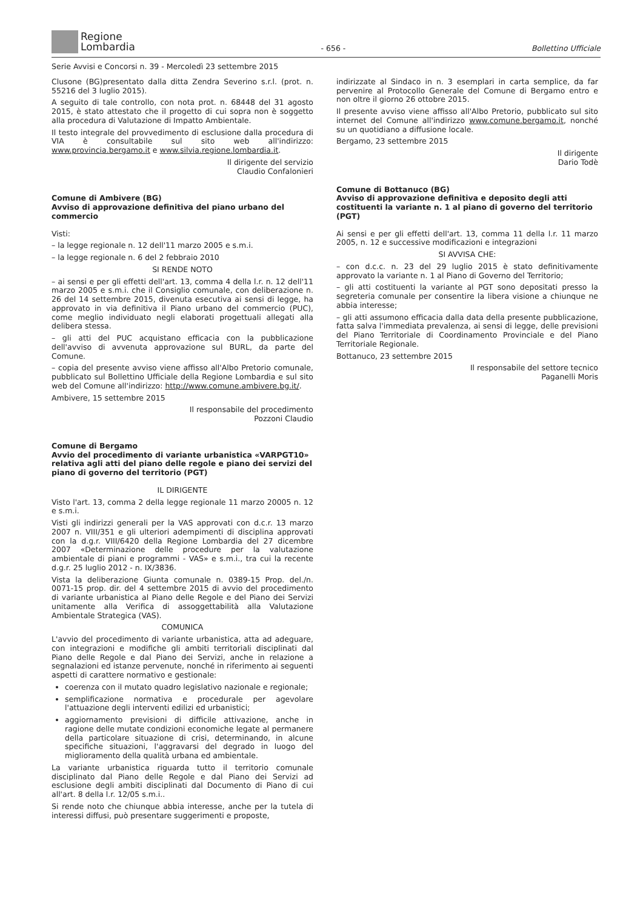Regione
Lombardia
- 656 -
Bollettino Ufficiale
Serie Avvisi e Concorsi n. 39 - Mercoledì 23 settembre 2015
Clusone (BG)presentato dalla ditta Zendra Severino s.r.l. (prot. n. 55216 del 3 luglio 2015).
A seguito di tale controllo, con nota prot. n. 68448 del 31 agosto 2015, è stato attestato che il progetto di cui sopra non è soggetto alla procedura di Valutazione di Impatto Ambientale.
Il testo integrale del provvedimento di esclusione dalla procedura di VIA è consultabile sul sito web all'indirizzo: www.provincia.bergamo.it e www.silvia.regione.lombardia.it.
Il dirigente del servizio
Claudio Confalonieri
Comune di Ambivere (BG)
Avviso di approvazione definitiva del piano urbano del commercio
Visti:
– la legge regionale n. 12 dell'11 marzo 2005 e s.m.i.
– la legge regionale n. 6 del 2 febbraio 2010
SI RENDE NOTO
– ai sensi e per gli effetti dell'art. 13, comma 4 della l.r. n. 12 dell'11 marzo 2005 e s.m.i. che il Consiglio comunale, con deliberazione n. 26 del 14 settembre 2015, divenuta esecutiva ai sensi di legge, ha approvato in via definitiva il Piano urbano del commercio (PUC), come meglio individuato negli elaborati progettuali allegati alla delibera stessa.
– gli atti del PUC acquistano efficacia con la pubblicazione dell'avviso di avvenuta approvazione sul BURL, da parte del Comune.
– copia del presente avviso viene affisso all'Albo Pretorio comunale, pubblicato sul Bollettino Ufficiale della Regione Lombardia e sul sito web del Comune all'indirizzo: http://www.comune.ambivere.bg.it/.
Ambivere, 15 settembre 2015
Il responsabile del procedimento
Pozzoni Claudio
Comune di Bergamo
Avvio del procedimento di variante urbanistica «VARPGT10» relativa agli atti del piano delle regole e piano dei servizi del piano di governo del territorio (PGT)
IL DIRIGENTE
Visto l'art. 13, comma 2 della legge regionale 11 marzo 20005 n. 12 e s.m.i.
Visti gli indirizzi generali per la VAS approvati con d.c.r. 13 marzo 2007 n. VIII/351 e gli ulteriori adempimenti di disciplina approvati con la d.g.r. VIII/6420 della Regione Lombardia del 27 dicembre 2007 «Determinazione delle procedure per la valutazione ambientale di piani e programmi - VAS» e s.m.i., tra cui la recente d.g.r. 25 luglio 2012 - n. IX/3836.
Vista la deliberazione Giunta comunale n. 0389-15 Prop. del./n. 0071-15 prop. dir. del 4 settembre 2015 di avvio del procedimento di variante urbanistica al Piano delle Regole e del Piano dei Servizi unitamente alla Verifica di assoggettabilità alla Valutazione Ambientale Strategica (VAS).
COMUNICA
L'avvio del procedimento di variante urbanistica, atta ad adeguare, con integrazioni e modifiche gli ambiti territoriali disciplinati dal Piano delle Regole e dal Piano dei Servizi, anche in relazione a segnalazioni ed istanze pervenute, nonché in riferimento ai seguenti aspetti di carattere normativo e gestionale:
coerenza con il mutato quadro legislativo nazionale e regionale;
semplificazione normativa e procedurale per agevolare l'attuazione degli interventi edilizi ed urbanistici;
aggiornamento previsioni di difficile attivazione, anche in ragione delle mutate condizioni economiche legate al permanere della particolare situazione di crisi, determinando, in alcune specifiche situazioni, l'aggravarsi del degrado in luogo del miglioramento della qualità urbana ed ambientale.
La variante urbanistica riguarda tutto il territorio comunale disciplinato dal Piano delle Regole e dal Piano dei Servizi ad esclusione degli ambiti disciplinati dal Documento di Piano di cui all'art. 8 della l.r. 12/05 s.m.i..
Si rende noto che chiunque abbia interesse, anche per la tutela di interessi diffusi, può presentare suggerimenti e proposte,
indirizzate al Sindaco in n. 3 esemplari in carta semplice, da far pervenire al Protocollo Generale del Comune di Bergamo entro e non oltre il giorno 26 ottobre 2015.
Il presente avviso viene affisso all'Albo Pretorio, pubblicato sul sito internet del Comune all'indirizzo www.comune.bergamo.it, nonché su un quotidiano a diffusione locale.
Bergamo, 23 settembre 2015
Il dirigente
Dario Todè
Comune di Bottanuco (BG)
Avviso di approvazione definitiva e deposito degli atti costituenti la variante n. 1 al piano di governo del territorio (PGT)
Ai sensi e per gli effetti dell'art. 13, comma 11 della l.r. 11 marzo 2005, n. 12 e successive modificazioni e integrazioni
SI AVVISA CHE:
– con d.c.c. n. 23 del 29 luglio 2015 è stato definitivamente approvato la variante n. 1 al Piano di Governo del Territorio;
– gli atti costituenti la variante al PGT sono depositati presso la segreteria comunale per consentire la libera visione a chiunque ne abbia interesse;
– gli atti assumono efficacia dalla data della presente pubblicazione, fatta salva l'immediata prevalenza, ai sensi di legge, delle previsioni del Piano Territoriale di Coordinamento Provinciale e del Piano Territoriale Regionale.
Bottanuco, 23 settembre 2015
Il responsabile del settore tecnico
Paganelli Moris